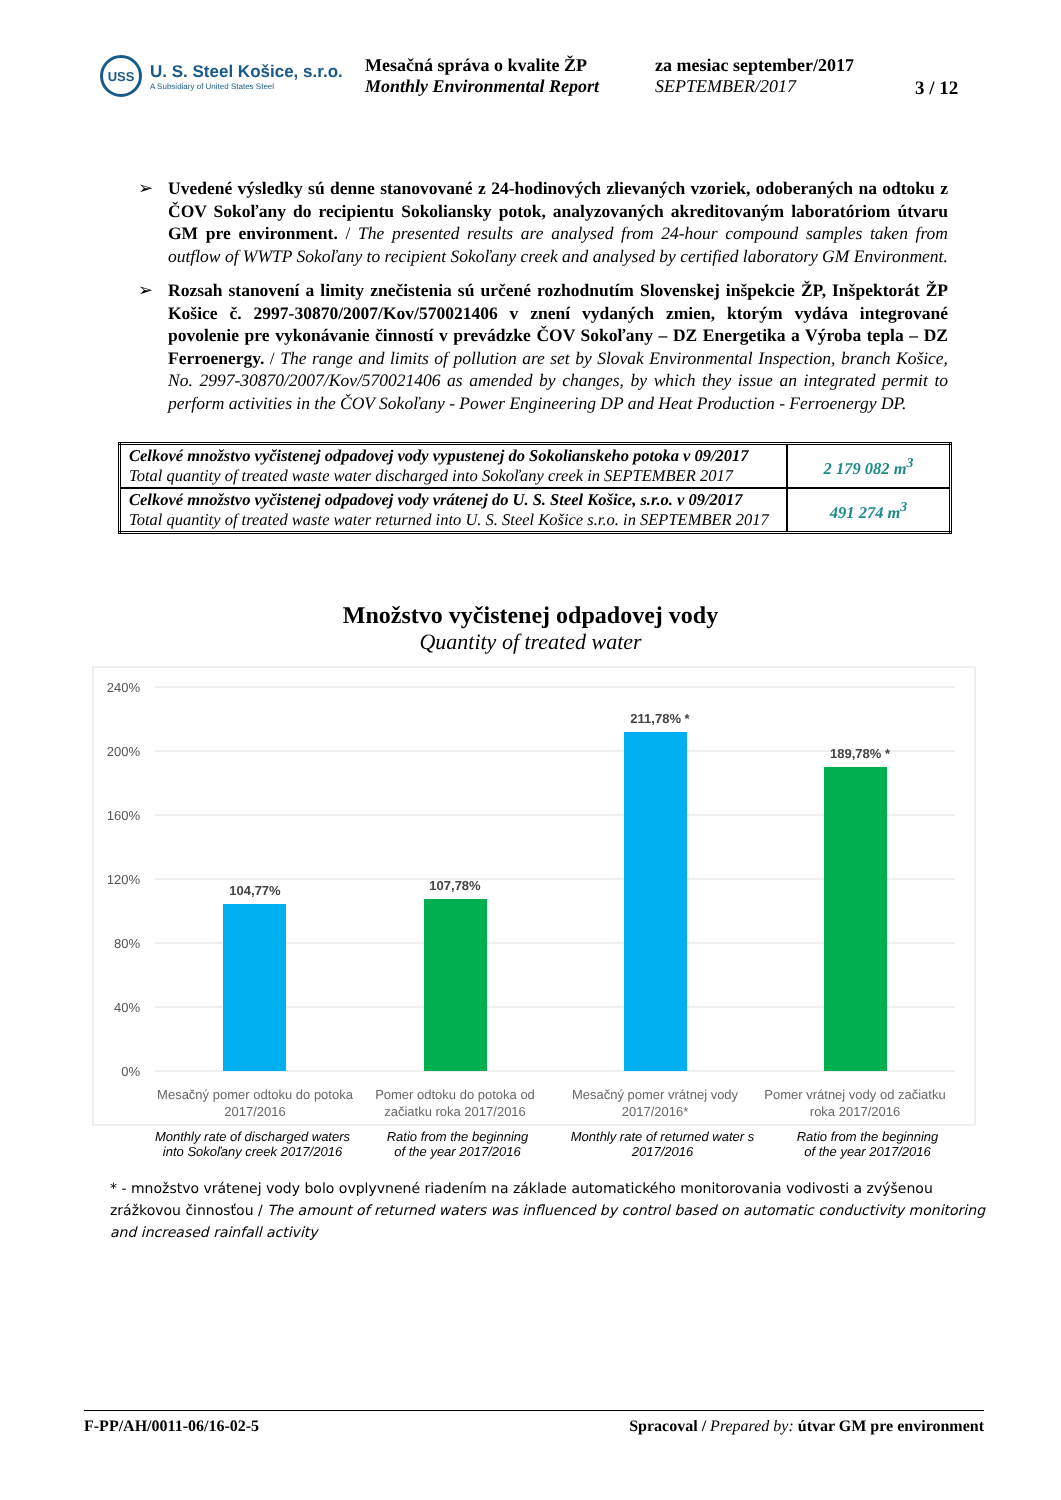USS
U. S. Steel Košice, s.r.o.
A Subsidiary of United States Steel
Mesačná správa o kvalite ŽP
Monthly Environmental Report
za mesiac september/2017
SEPTEMBER/2017
3 / 12
➢ Uvedené výsledky sú denne stanovované z 24-hodinových zlievaných vzoriek, odoberaných na odtoku z ČOV Sokoľany do recipientu Sokoliansky potok, analyzovaných akreditovaným laboratóriom útvaru GM pre environment. / The presented results are analysed from 24-hour compound samples taken from outflow of WWTP Sokoľany to recipient Sokoľany creek and analysed by certified laboratory GM Environment.
➢ Rozsah stanovení a limity znečistenia sú určené rozhodnutím Slovenskej inšpekcie ŽP, Inšpektorát ŽP Košice č. 2997-30870/2007/Kov/570021406 v znení vydaných zmien, ktorým vydáva integrované povolenie pre vykonávanie činností v prevádzke ČOV Sokoľany – DZ Energetika a Výroba tepla – DZ Ferroenergy. / The range and limits of pollution are set by Slovak Environmental Inspection, branch Košice, No. 2997-30870/2007/Kov/570021406 as amended by changes, by which they issue an integrated permit to perform activities in the ČOV Sokoľany - Power Engineering DP and Heat Production - Ferroenergy DP.
| Celkové množstvo vyčistenej odpadovej vody vypustenej do Sokolianskeho potoka v 09/2017 Total quantity of treated waste water discharged into Sokoľany creek in SEPTEMBER 2017 | 2 179 082 m<sup>3</sup> |
| Celkové množstvo vyčistenej odpadovej vody vrátenej do U. S. Steel Košice, s.r.o. v 09/2017 Total quantity of treated waste water returned into U. S. Steel Košice s.r.o. in SEPTEMBER 2017 | 491 274 m<sup>3</sup> |
Množstvo vyčistenej odpadovej vody
Quantity of treated water
240%
200%
160%
120%
80%
40%
0%
104,77%
107,78%
211,78% *
189,78% *
Mesačný pomer odtoku do potoka
2017/2016
Pomer odtoku do potoka od
začiatku roka 2017/2016
Mesačný pomer vrátnej vody
2017/2016*
Pomer vrátnej vody od začiatku
roka 2017/2016
Monthly rate of discharged waters
into Sokoľany creek 2017/2016
Ratio from the beginning
of the year 2017/2016
Monthly rate of returned water s
2017/2016
Ratio from the beginning
of the year 2017/2016
* - množstvo vrátenej vody bolo ovplyvnené riadením na základe automatického monitorovania vodivosti a zvýšenou zrážkovou činnosťou / The amount of returned waters was influenced by control based on automatic conductivity monitoring and increased rainfall activity
F-PP/AH/0011-06/16-02-5 Spracoval / Prepared by: útvar GM pre environment